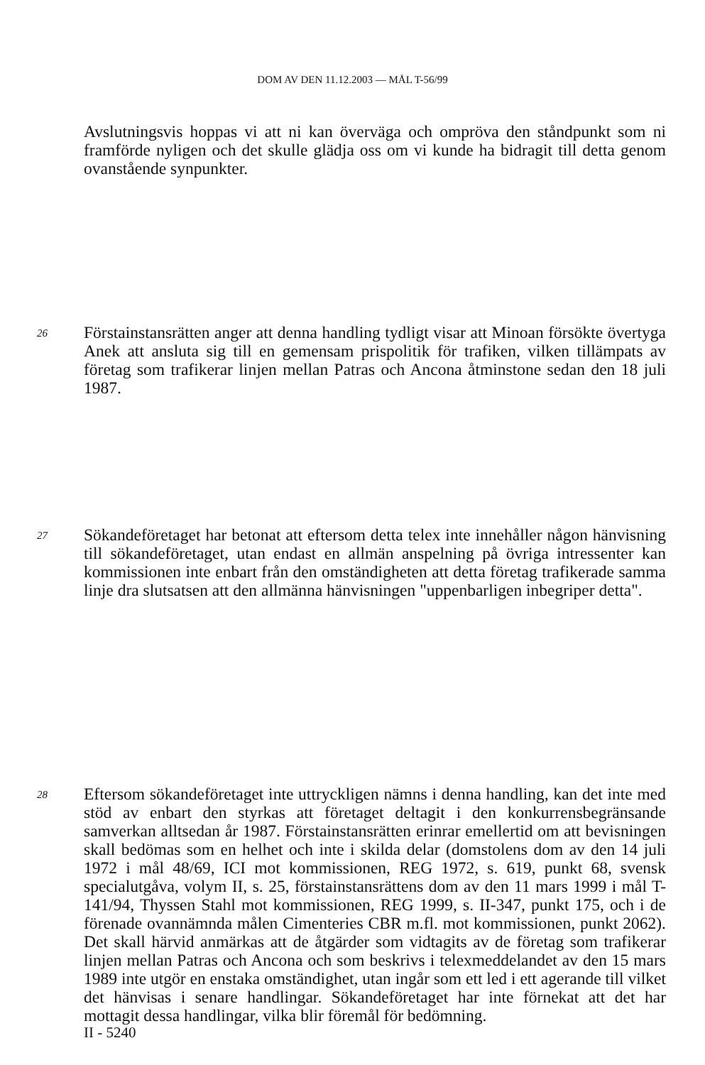DOM AV DEN 11.12.2003 — MÅL T-56/99
Avslutningsvis hoppas vi att ni kan överväga och ompröva den ståndpunkt som ni framförde nyligen och det skulle glädja oss om vi kunde ha bidragit till detta genom ovanstående synpunkter.
26
Förstainstansrätten anger att denna handling tydligt visar att Minoan försökte övertyga Anek att ansluta sig till en gemensam prispolitik för trafiken, vilken tillämpats av företag som trafikerar linjen mellan Patras och Ancona åtminstone sedan den 18 juli 1987.
27
Sökandeföretaget har betonat att eftersom detta telex inte innehåller någon hänvisning till sökandeföretaget, utan endast en allmän anspelning på övriga intressenter kan kommissionen inte enbart från den omständigheten att detta företag trafikerade samma linje dra slutsatsen att den allmänna hänvisningen "uppenbarligen inbegriper detta".
28
Eftersom sökandeföretaget inte uttryckligen nämns i denna handling, kan det inte med stöd av enbart den styrkas att företaget deltagit i den konkurrensbegränsande samverkan alltsedan år 1987. Förstainstansrätten erinrar emellertid om att bevisningen skall bedömas som en helhet och inte i skilda delar (domstolens dom av den 14 juli 1972 i mål 48/69, ICI mot kommissionen, REG 1972, s. 619, punkt 68, svensk specialutgåva, volym II, s. 25, förstainstansrättens dom av den 11 mars 1999 i mål T-141/94, Thyssen Stahl mot kommissionen, REG 1999, s. II-347, punkt 175, och i de förenade ovannämnda målen Cimenteries CBR m.fl. mot kommissionen, punkt 2062). Det skall härvid anmärkas att de åtgärder som vidtagits av de företag som trafikerar linjen mellan Patras och Ancona och som beskrivs i telexmeddelandet av den 15 mars 1989 inte utgör en enstaka omständighet, utan ingår som ett led i ett agerande till vilket det hänvisas i senare handlingar. Sökandeföretaget har inte förnekat att det har mottagit dessa handlingar, vilka blir föremål för bedömning.
II - 5240